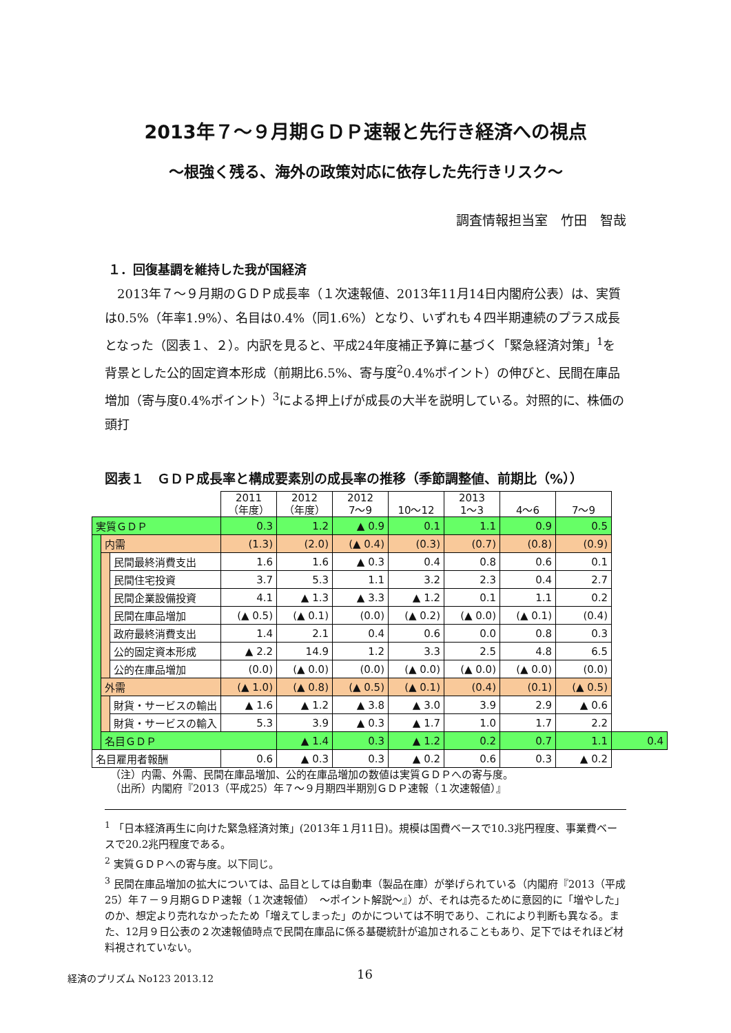2013年７～９月期ＧＤＰ速報と先行き経済への視点
～根強く残る、海外の政策対応に依存した先行きリスク～
調査情報担当室　竹田　智哉
１．回復基調を維持した我が国経済
2013年７～９月期のＧＤＰ成長率（１次速報値、2013年11月14日内閣府公表）は、実質は0.5%（年率1.9%）、名目は0.4%（同1.6%）となり、いずれも４四半期連続のプラス成長となった（図表１、２）。内訳を見ると、平成24年度補正予算に基づく「緊急経済対策」<sup>1</sup>を背景とした公的固定資本形成（前期比6.5%、寄与度<sup>2</sup>0.4%ポイント）の伸びと、民間在庫品増加（寄与度0.4%ポイント）<sup>3</sup>による押上げが成長の大半を説明している。対照的に、株価の頭打
図表１　ＧＤＰ成長率と構成要素別の成長率の推移（季節調整値、前期比（%））
| | | | 2011 （年度） | 2012 （年度） | 2012 7～9 | 10～12 | 2013 1～3 | 4～6 | 7～9 | |
| 実質ＧＤＰ | | | 0.3 | 1.2 | ▲ 0.9 | 0.1 | 1.1 | 0.9 | 0.5 | |
| | 内需 | | (1.3) | (2.0) | (▲ 0.4) | (0.3) | (0.7) | (0.8) | (0.9) | |
| | | 民間最終消費支出 | 1.6 | 1.6 | ▲ 0.3 | 0.4 | 0.8 | 0.6 | 0.1 | |
| | | 民間住宅投資 | 3.7 | 5.3 | 1.1 | 3.2 | 2.3 | 0.4 | 2.7 | |
| | | 民間企業設備投資 | 4.1 | ▲ 1.3 | ▲ 3.3 | ▲ 1.2 | 0.1 | 1.1 | 0.2 | |
| | | 民間在庫品増加 | (▲ 0.5) | (▲ 0.1) | (0.0) | (▲ 0.2) | (▲ 0.0) | (▲ 0.1) | (0.4) | |
| | | 政府最終消費支出 | 1.4 | 2.1 | 0.4 | 0.6 | 0.0 | 0.8 | 0.3 | |
| | | 公的固定資本形成 | ▲ 2.2 | 14.9 | 1.2 | 3.3 | 2.5 | 4.8 | 6.5 | |
| | | 公的在庫品増加 | (0.0) | (▲ 0.0) | (0.0) | (▲ 0.0) | (▲ 0.0) | (▲ 0.0) | (0.0) | |
| | 外需 | | (▲ 1.0) | (▲ 0.8) | (▲ 0.5) | (▲ 0.1) | (0.4) | (0.1) | (▲ 0.5) | |
| | | 財貨・サービスの輸出 | ▲ 1.6 | ▲ 1.2 | ▲ 3.8 | ▲ 3.0 | 3.9 | 2.9 | ▲ 0.6 | |
| | | 財貨・サービスの輸入 | 5.3 | 3.9 | ▲ 0.3 | ▲ 1.7 | 1.0 | 1.7 | 2.2 | |
| | 名目ＧＤＰ | | | ▲ 1.4 | 0.3 | ▲ 1.2 | 0.2 | 0.7 | 1.1 | 0.4 |
| 名目雇用者報酬 | | | 0.6 | ▲ 0.3 | 0.3 | ▲ 0.2 | 0.6 | 0.3 | ▲ 0.2 | |
（注）内需、外需、民間在庫品増加、公的在庫品増加の数値は実質ＧＤＰへの寄与度。
（出所）内閣府『2013（平成25）年７～９月期四半期別ＧＤＰ速報（１次速報値）』
<sup>1</sup> 「日本経済再生に向けた緊急経済対策」(2013年１月11日)。規模は国費ベースで10.3兆円程度、事業費ベースで20.2兆円程度である。
<sup>2</sup> 実質ＧＤＰへの寄与度。以下同じ。
<sup>3</sup> 民間在庫品増加の拡大については、品目としては自動車（製品在庫）が挙げられている（内閣府『2013（平成25）年７－９月期ＧＤＰ速報（１次速報値）　～ポイント解説～』）が、それは売るために意図的に「増やした」のか、想定より売れなかったため「増えてしまった」のかについては不明であり、これにより判断も異なる。また、12月９日公表の２次速報値時点で民間在庫品に係る基礎統計が追加されることもあり、足下ではそれほど材料視されていない。
経済のプリズム No123 2013.12 16